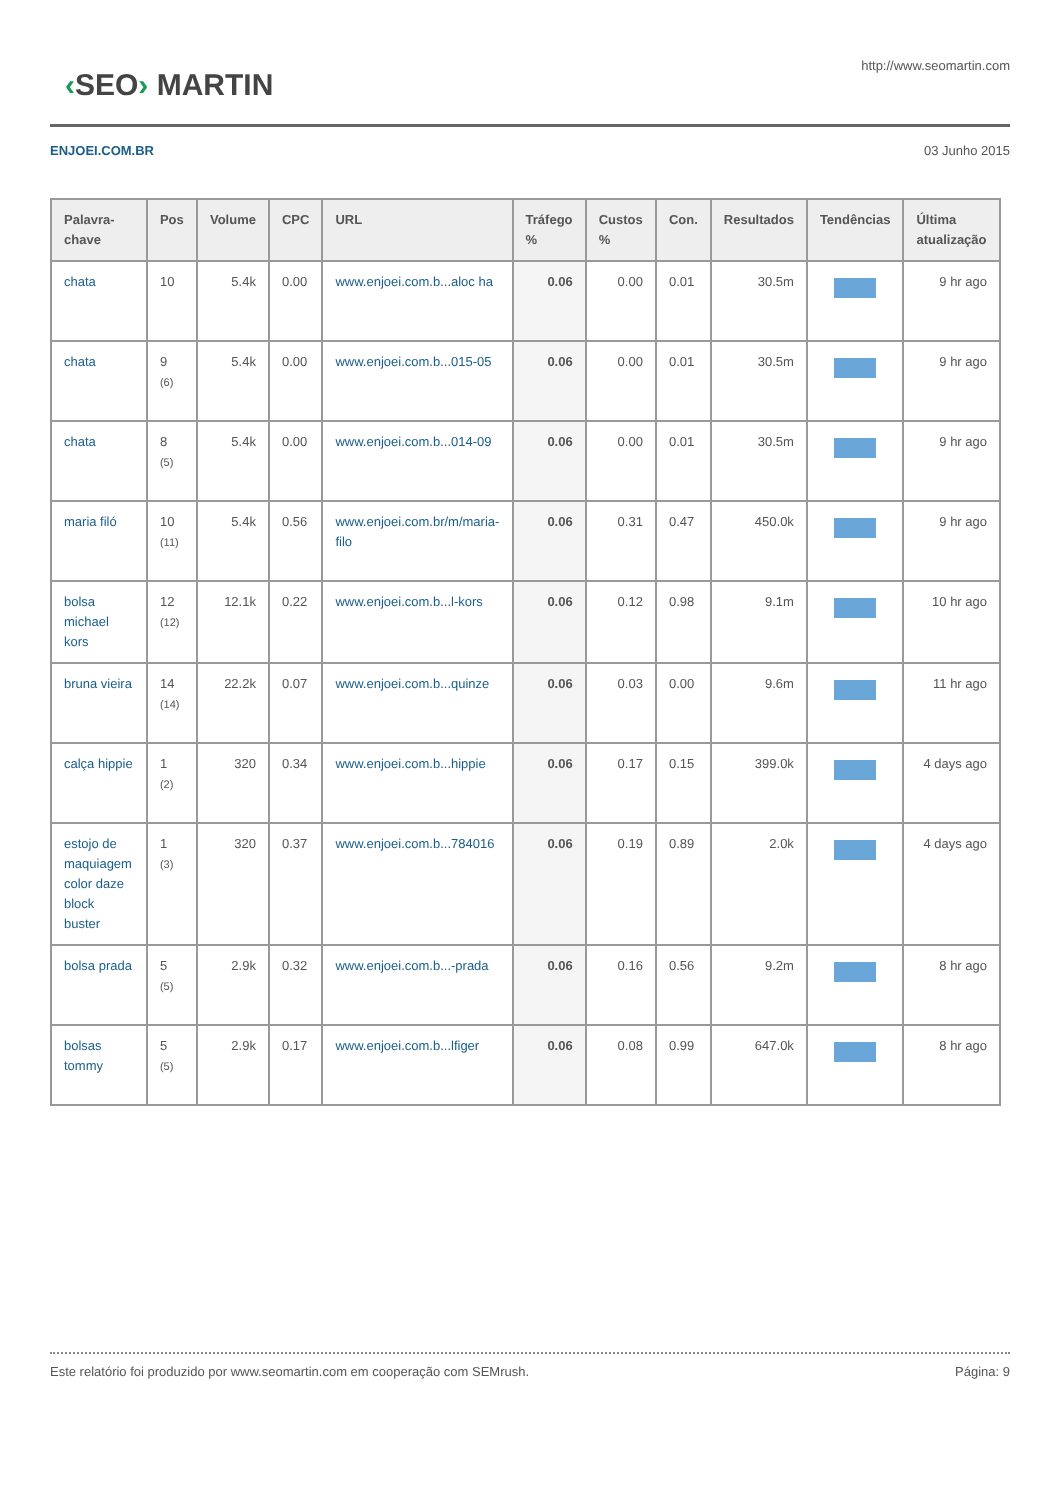‹SEO› MARTIN
http://www.seomartin.com
ENJOEI.COM.BR 03 Junho 2015
| Palavra-chave | Pos | Volume | CPC | URL | Tráfego % | Custos % | Con. | Resultados | Tendências | Última atualização |
| --- | --- | --- | --- | --- | --- | --- | --- | --- | --- | --- |
| chata | 10 | 5.4k | 0.00 | www.enjoei.com.b...aloc ha | 0.06 | 0.00 | 0.01 | 30.5m | | 9 hr ago |
| chata | 9 (6) | 5.4k | 0.00 | www.enjoei.com.b...015-05 | 0.06 | 0.00 | 0.01 | 30.5m | | 9 hr ago |
| chata | 8 (5) | 5.4k | 0.00 | www.enjoei.com.b...014-09 | 0.06 | 0.00 | 0.01 | 30.5m | | 9 hr ago |
| maria filó | 10 (11) | 5.4k | 0.56 | www.enjoei.com.br/m/maria-filo | 0.06 | 0.31 | 0.47 | 450.0k | | 9 hr ago |
| bolsa michael kors | 12 (12) | 12.1k | 0.22 | www.enjoei.com.b...l-kors | 0.06 | 0.12 | 0.98 | 9.1m | | 10 hr ago |
| bruna vieira | 14 (14) | 22.2k | 0.07 | www.enjoei.com.b...quinze | 0.06 | 0.03 | 0.00 | 9.6m | | 11 hr ago |
| calça hippie | 1 (2) | 320 | 0.34 | www.enjoei.com.b...hippie | 0.06 | 0.17 | 0.15 | 399.0k | | 4 days ago |
| estojo de maquiagem color daze block buster | 1 (3) | 320 | 0.37 | www.enjoei.com.b...784016 | 0.06 | 0.19 | 0.89 | 2.0k | | 4 days ago |
| bolsa prada | 5 (5) | 2.9k | 0.32 | www.enjoei.com.b...-prada | 0.06 | 0.16 | 0.56 | 9.2m | | 8 hr ago |
| bolsas tommy | 5 (5) | 2.9k | 0.17 | www.enjoei.com.b...lfiger | 0.06 | 0.08 | 0.99 | 647.0k | | 8 hr ago |
Este relatório foi produzido por www.seomartin.com em cooperação com SEMrush. Página: 9